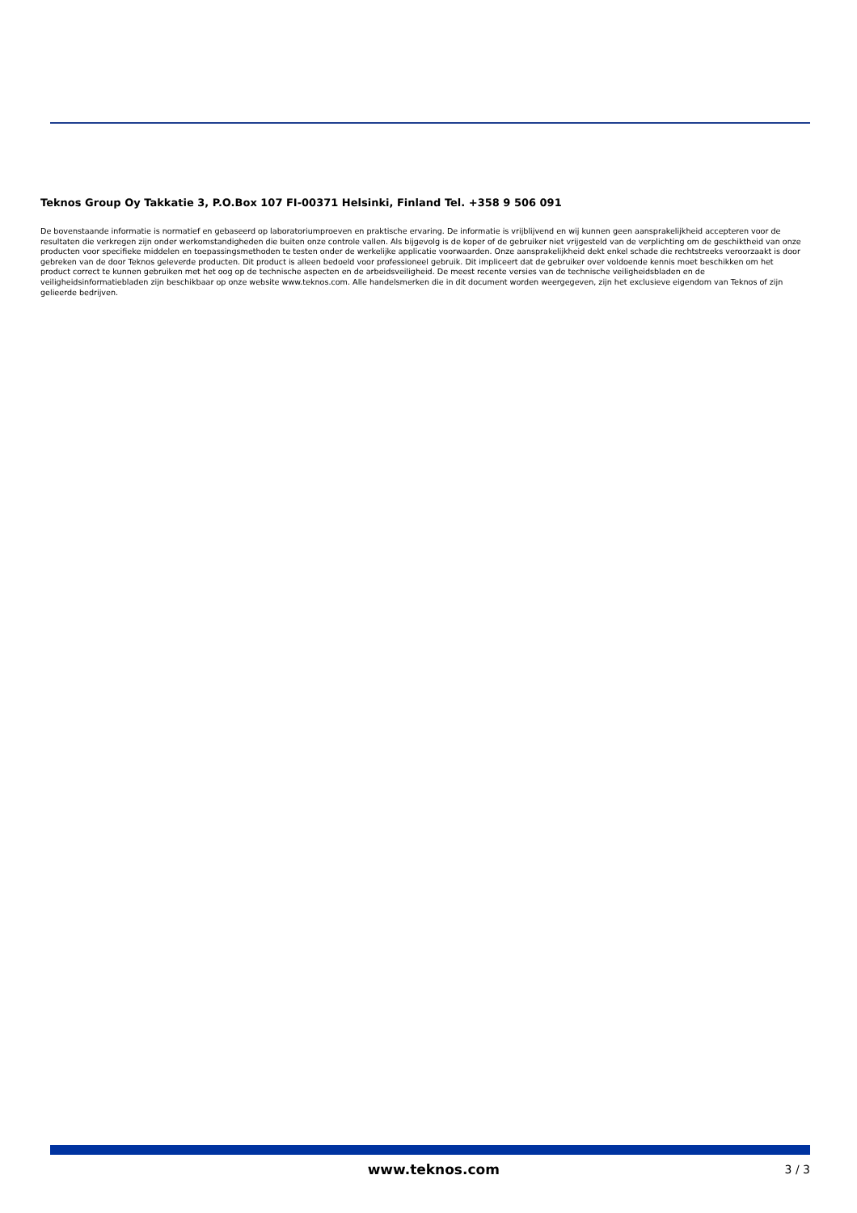Teknos Group Oy Takkatie 3, P.O.Box 107 FI-00371 Helsinki, Finland Tel. +358 9 506 091
De bovenstaande informatie is normatief en gebaseerd op laboratoriumproeven en praktische ervaring. De informatie is vrijblijvend en wij kunnen geen aansprakelijkheid accepteren voor de resultaten die verkregen zijn onder werkomstandigheden die buiten onze controle vallen. Als bijgevolg is de koper of de gebruiker niet vrijgesteld van de verplichting om de geschiktheid van onze producten voor specifieke middelen en toepassingsmethoden te testen onder de werkelijke applicatie voorwaarden. Onze aansprakelijkheid dekt enkel schade die rechtstreeks veroorzaakt is door gebreken van de door Teknos geleverde producten. Dit product is alleen bedoeld voor professioneel gebruik. Dit impliceert dat de gebruiker over voldoende kennis moet beschikken om het product correct te kunnen gebruiken met het oog op de technische aspecten en de arbeidsveiligheid. De meest recente versies van de technische veiligheidsbladen en de veiligheidsinformatiebladen zijn beschikbaar op onze website www.teknos.com. Alle handelsmerken die in dit document worden weergegeven, zijn het exclusieve eigendom van Teknos of zijn gelieerde bedrijven.
www.teknos.com 3 / 3